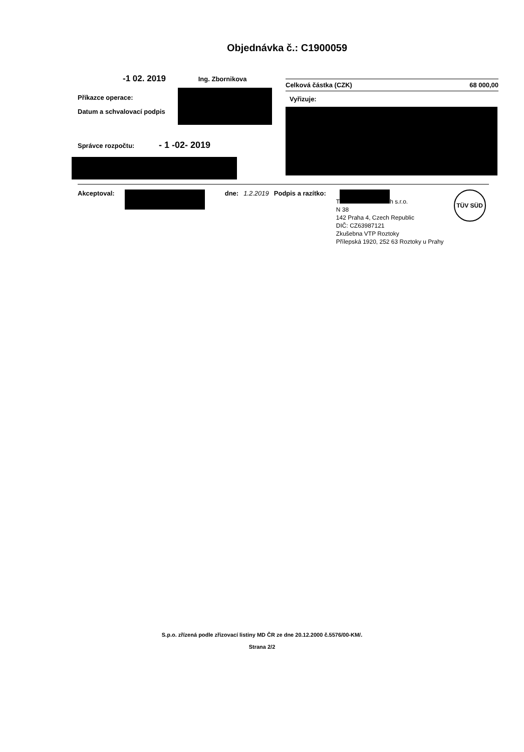Objednávka č.: C1900059
-1 02. 2019 Ing. Zbornikova
Příkazce operace:
Datum a schvalovací podpis
Správce rozpočtu: - 1 -02- 2019
Celková částka (CZK) 68 000,00
Vyřizuje:
Akceptoval: dne: 1.2.2019 Podpis a razítko:
T h s.r.o.
N 38
142 Praha 4, Czech Republic
DIČ: CZ63987121
Zkušebna VTP Roztoky
Přílepská 1920, 252 63 Roztoky u Prahy
TÜV SÜD
S.p.o. zřízená podle zřizovací listiny MD ČR ze dne 20.12.2000 č.5576/00-KM/.
Strana 2/2